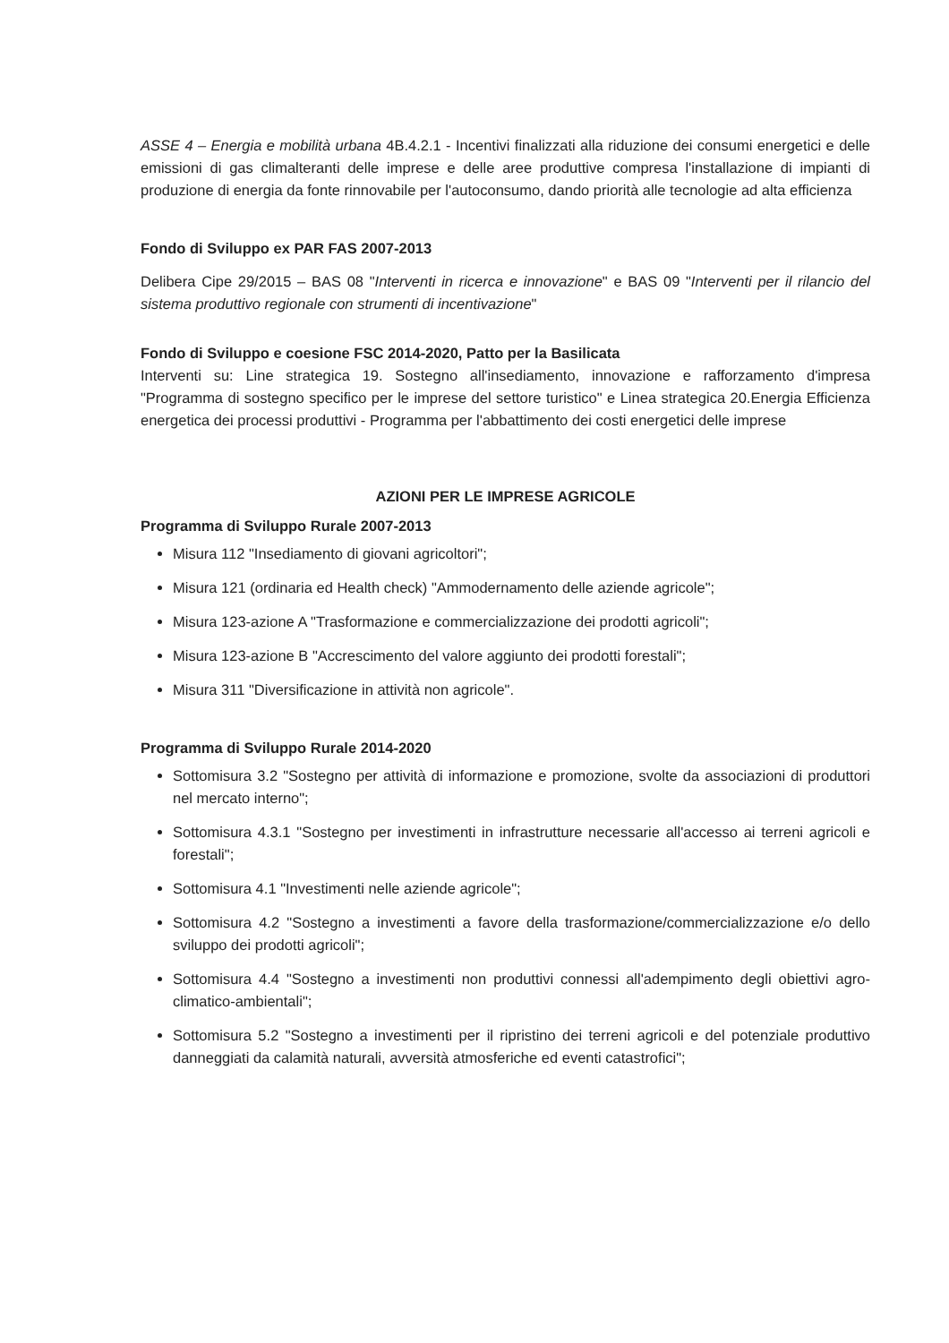ASSE 4 – Energia e mobilità urbana 4B.4.2.1 - Incentivi finalizzati alla riduzione dei consumi energetici e delle emissioni di gas climalteranti delle imprese e delle aree produttive compresa l'installazione di impianti di produzione di energia da fonte rinnovabile per l'autoconsumo, dando priorità alle tecnologie ad alta efficienza
Fondo di Sviluppo ex PAR FAS 2007-2013
Delibera Cipe 29/2015 – BAS 08 "Interventi in ricerca e innovazione" e BAS 09 "Interventi per il rilancio del sistema produttivo regionale con strumenti di incentivazione"
Fondo di Sviluppo e coesione FSC 2014-2020, Patto per la Basilicata
Interventi su: Line strategica 19. Sostegno all'insediamento, innovazione e rafforzamento d'impresa "Programma di sostegno specifico per le imprese del settore turistico" e Linea strategica 20.Energia Efficienza energetica dei processi produttivi - Programma per l'abbattimento dei costi energetici delle imprese
AZIONI PER LE IMPRESE AGRICOLE
Programma di Sviluppo Rurale 2007-2013
Misura 112 "Insediamento di giovani agricoltori";
Misura 121 (ordinaria ed Health check) "Ammodernamento delle aziende agricole";
Misura 123-azione A "Trasformazione e commercializzazione dei prodotti agricoli";
Misura 123-azione B "Accrescimento del valore aggiunto dei prodotti forestali";
Misura 311 "Diversificazione in attività non agricole".
Programma di Sviluppo Rurale 2014-2020
Sottomisura 3.2 "Sostegno per attività di informazione e promozione, svolte da associazioni di produttori nel mercato interno";
Sottomisura 4.3.1 "Sostegno per investimenti in infrastrutture necessarie all'accesso ai terreni agricoli e forestali";
Sottomisura 4.1 "Investimenti nelle aziende agricole";
Sottomisura 4.2 "Sostegno a investimenti a favore della trasformazione/commercializzazione e/o dello sviluppo dei prodotti agricoli";
Sottomisura 4.4 "Sostegno a investimenti non produttivi connessi all'adempimento degli obiettivi agro-climatico-ambientali";
Sottomisura 5.2 "Sostegno a investimenti per il ripristino dei terreni agricoli e del potenziale produttivo danneggiati da calamità naturali, avversità atmosferiche ed eventi catastrofici";